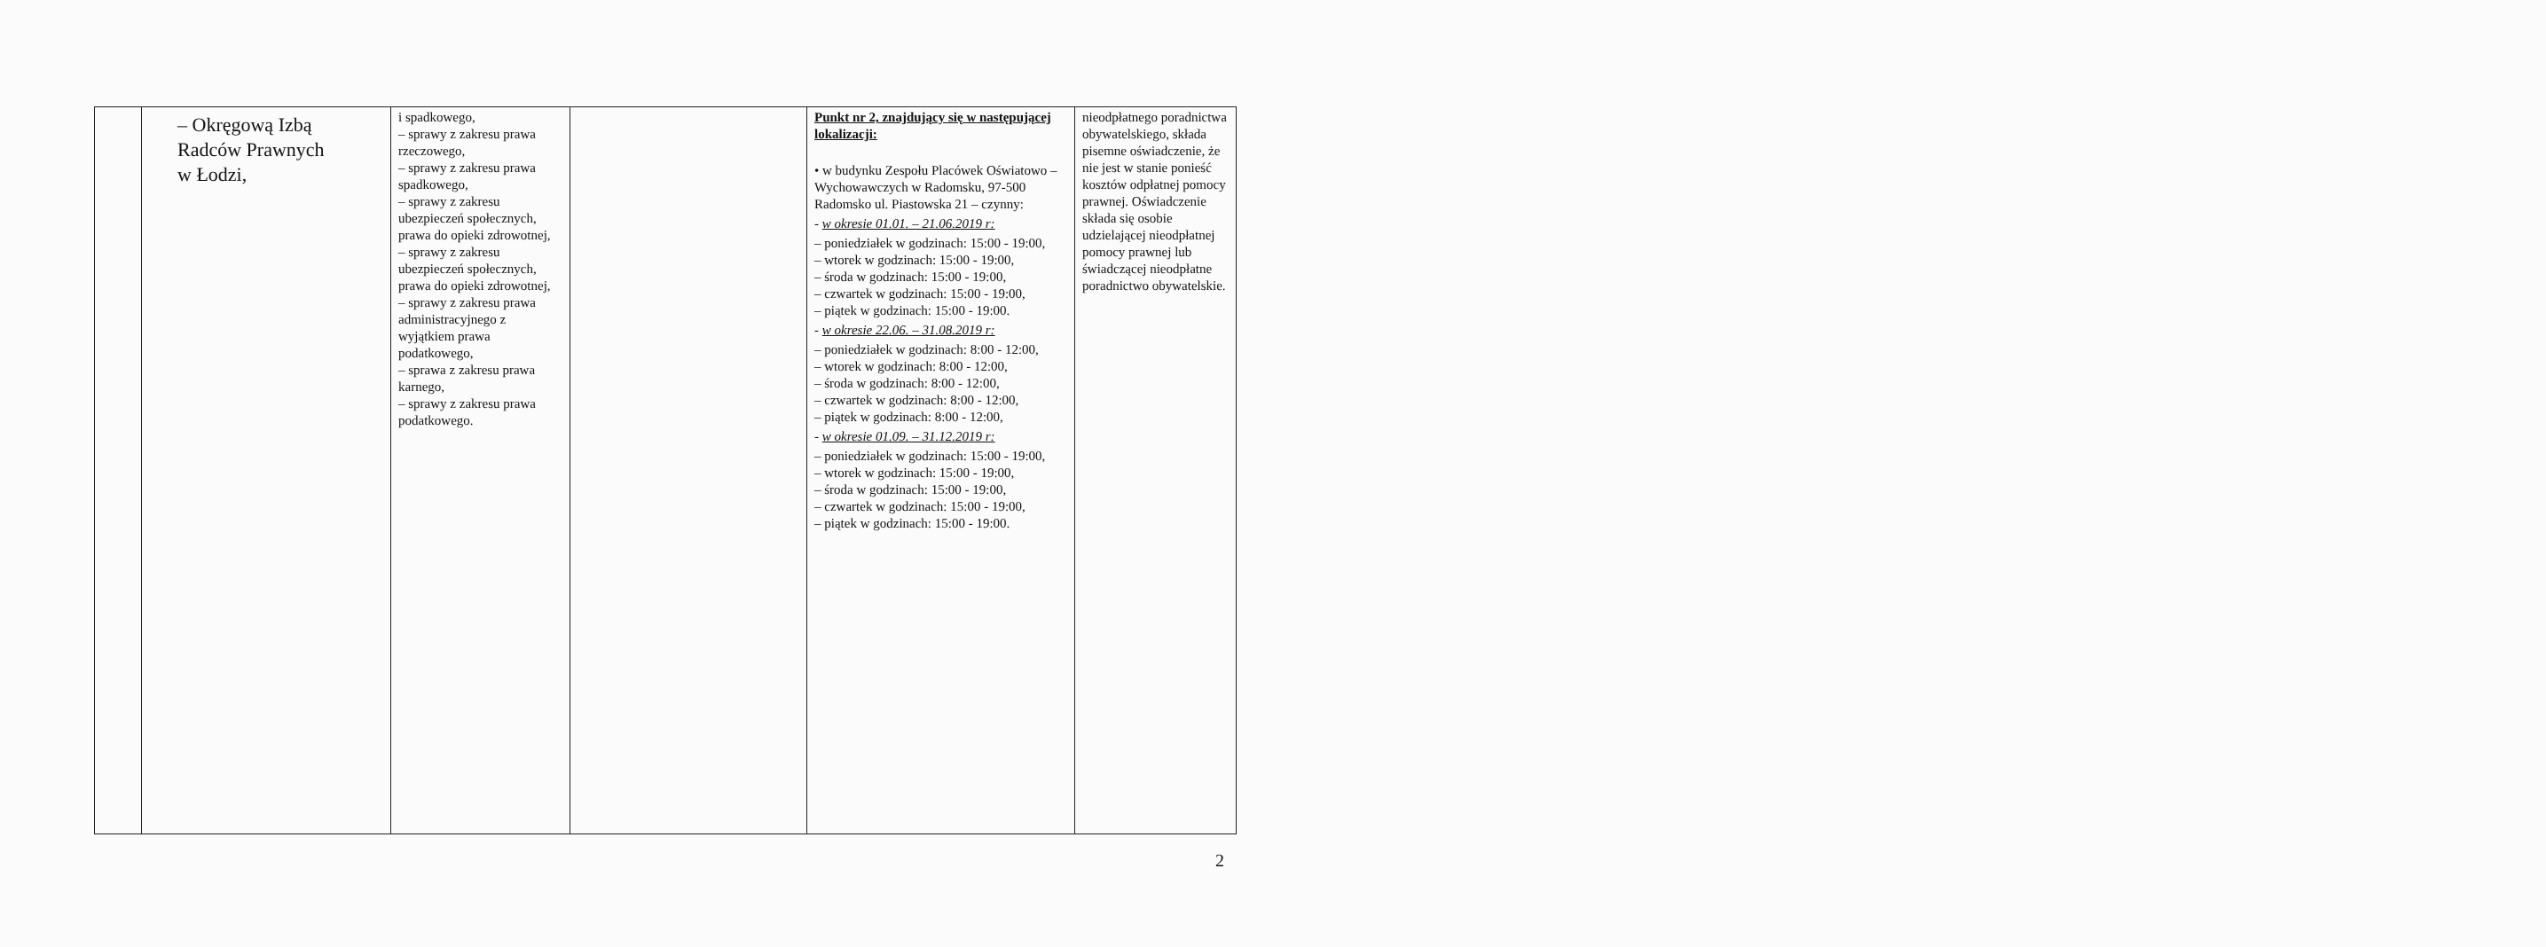| | – Okręgową Izbą Radców Prawnych w Łodzi, | i spadkowego, – sprawy z zakresu prawa rzeczowego, – sprawy z zakresu prawa spadkowego, – sprawy z zakresu ubezpieczeń społecznych, prawa do opieki zdrowotnej, – sprawy z zakresu ubezpieczeń społecznych, prawa do opieki zdrowotnej, – sprawy z zakresu prawa administracyjnego z wyjątkiem prawa podatkowego, – sprawa z zakresu prawa karnego, – sprawy z zakresu prawa podatkowego. | | Punkt nr 2, znajdujący się w następującej lokalizacji: • w budynku Zespołu Placówek Oświatowo – Wychowawczych w Radomsku, 97-500 Radomsko ul. Piastowska 21 – czynny: - w okresie 01.01. – 21.06.2019 r: – poniedziałek w godzinach: 15:00 - 19:00, – wtorek w godzinach: 15:00 - 19:00, – środa w godzinach: 15:00 - 19:00, – czwartek w godzinach: 15:00 - 19:00, – piątek w godzinach: 15:00 - 19:00. - w okresie 22.06. – 31.08.2019 r: – poniedziałek w godzinach: 8:00 - 12:00, – wtorek w godzinach: 8:00 - 12:00, – środa w godzinach: 8:00 - 12:00, – czwartek w godzinach: 8:00 - 12:00, – piątek w godzinach: 8:00 - 12:00, - w okresie 01.09. – 31.12.2019 r: – poniedziałek w godzinach: 15:00 - 19:00, – wtorek w godzinach: 15:00 - 19:00, – środa w godzinach: 15:00 - 19:00, – czwartek w godzinach: 15:00 - 19:00, – piątek w godzinach: 15:00 - 19:00. | nieodpłatnego poradnictwa obywatelskiego, składa pisemne oświadczenie, że nie jest w stanie ponieść kosztów odpłatnej pomocy prawnej. Oświadczenie składa się osobie udzielającej nieodpłatnej pomocy prawnej lub świadczącej nieodpłatne poradnictwo obywatelskie. |
2